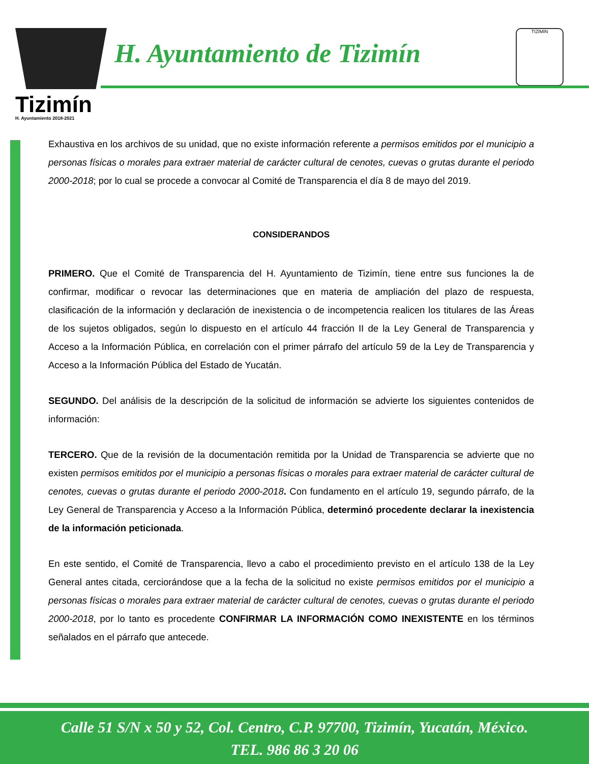Tizimín
H. Ayuntamiento 2018-2021
H. Ayuntamiento de Tizimín
TIZIMIN
Exhaustiva en los archivos de su unidad, que no existe información referente a permisos emitidos por el municipio a personas físicas o morales para extraer material de carácter cultural de cenotes, cuevas o grutas durante el periodo 2000-2018; por lo cual se procede a convocar al Comité de Transparencia el día 8 de mayo del 2019.
CONSIDERANDOS
PRIMERO. Que el Comité de Transparencia del H. Ayuntamiento de Tizimín, tiene entre sus funciones la de confirmar, modificar o revocar las determinaciones que en materia de ampliación del plazo de respuesta, clasificación de la información y declaración de inexistencia o de incompetencia realicen los titulares de las Áreas de los sujetos obligados, según lo dispuesto en el artículo 44 fracción II de la Ley General de Transparencia y Acceso a la Información Pública, en correlación con el primer párrafo del artículo 59 de la Ley de Transparencia y Acceso a la Información Pública del Estado de Yucatán.
SEGUNDO. Del análisis de la descripción de la solicitud de información se advierte los siguientes contenidos de información:
TERCERO. Que de la revisión de la documentación remitida por la Unidad de Transparencia se advierte que no existen permisos emitidos por el municipio a personas físicas o morales para extraer material de carácter cultural de cenotes, cuevas o grutas durante el periodo 2000-2018. Con fundamento en el artículo 19, segundo párrafo, de la Ley General de Transparencia y Acceso a la Información Pública, determinó procedente declarar la inexistencia de la información peticionada.
En este sentido, el Comité de Transparencia, llevo a cabo el procedimiento previsto en el artículo 138 de la Ley General antes citada, cerciorándose que a la fecha de la solicitud no existe permisos emitidos por el municipio a personas físicas o morales para extraer material de carácter cultural de cenotes, cuevas o grutas durante el periodo 2000-2018, por lo tanto es procedente CONFIRMAR LA INFORMACIÓN COMO INEXISTENTE en los términos señalados en el párrafo que antecede.
Calle 51 S/N x 50 y 52, Col. Centro, C.P. 97700, Tizimín, Yucatán, México.
TEL. 986 86 3 20 06